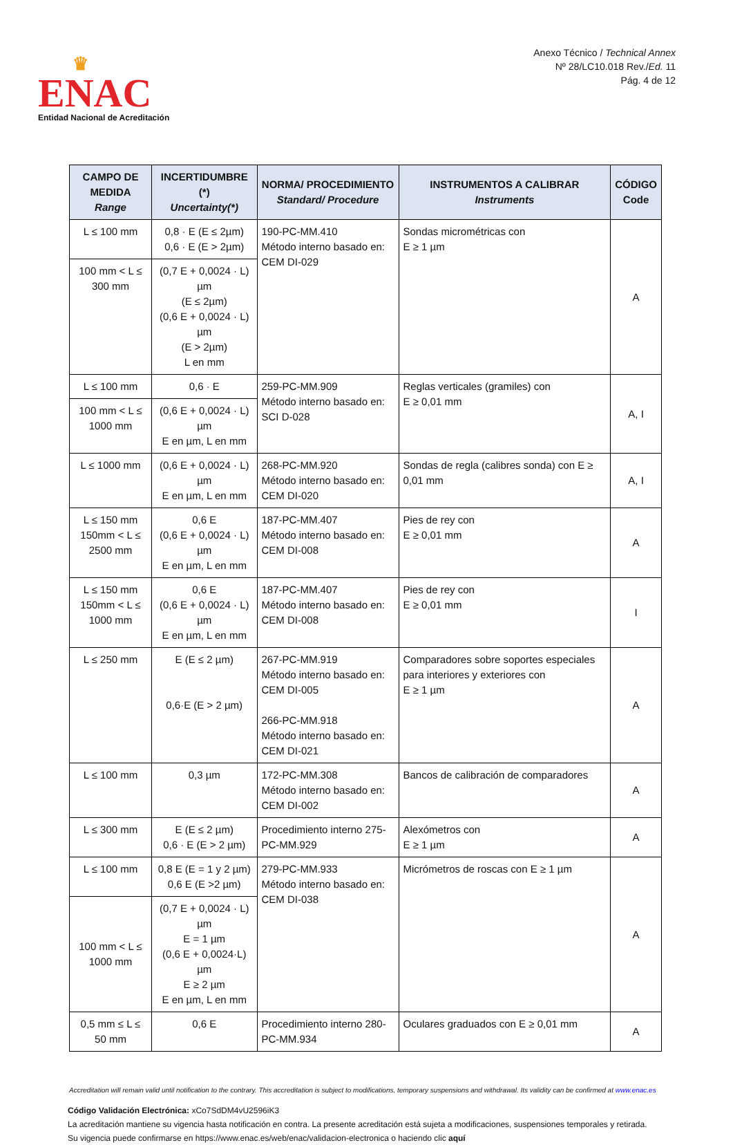♛
ENAC
Entidad Nacional de Acreditación
Anexo Técnico / Technical Annex
Nº 28/LC10.018 Rev./Ed. 11
Pág. 4 de 12
| CAMPO DE MEDIDA Range | INCERTIDUMBRE (*) Uncertainty(*) | NORMA/ PROCEDIMIENTO Standard/ Procedure | INSTRUMENTOS A CALIBRAR Instruments | CÓDIGO Code |
| --- | --- | --- | --- | --- |
| L ≤ 100 mm | 0,8 · E (E ≤ 2µm) 0,6 · E (E > 2µm) | 190-PC-MM.410 Método interno basado en: CEM DI-029 | Sondas micrométricas con E ≥ 1 µm | A |
| 100 mm < L ≤ 300 mm | (0,7 E + 0,0024 · L) µm (E ≤ 2µm) (0,6 E + 0,0024 · L) µm (E > 2µm) L en mm | | | |
| L ≤ 100 mm | 0,6 · E | 259-PC-MM.909 Método interno basado en: SCI D-028 | Reglas verticales (gramiles) con E ≥ 0,01 mm | A, I |
| 100 mm < L ≤ 1000 mm | (0,6 E + 0,0024 · L) µm E en µm, L en mm | | | |
| L ≤ 1000 mm | (0,6 E + 0,0024 · L) µm E en µm, L en mm | 268-PC-MM.920 Método interno basado en: CEM DI-020 | Sondas de regla (calibres sonda) con E ≥ 0,01 mm | A, I |
| L ≤ 150 mm 150mm < L ≤ 2500 mm | 0,6 E (0,6 E + 0,0024 · L) µm E en µm, L en mm | 187-PC-MM.407 Método interno basado en: CEM DI-008 | Pies de rey con E ≥ 0,01 mm | A |
| L ≤ 150 mm 150mm < L ≤ 1000 mm | 0,6 E (0,6 E + 0,0024 · L) µm E en µm, L en mm | 187-PC-MM.407 Método interno basado en: CEM DI-008 | Pies de rey con E ≥ 0,01 mm | I |
| L ≤ 250 mm | E (E ≤ 2 µm) 0,6·E (E > 2 µm) | 267-PC-MM.919 Método interno basado en: CEM DI-005 266-PC-MM.918 Método interno basado en: CEM DI-021 | Comparadores sobre soportes especiales para interiores y exteriores con E ≥ 1 µm | A |
| L ≤ 100 mm | 0,3 µm | 172-PC-MM.308 Método interno basado en: CEM DI-002 | Bancos de calibración de comparadores | A |
| L ≤ 300 mm | E (E ≤ 2 µm) 0,6 · E (E > 2 µm) | Procedimiento interno 275-PC-MM.929 | Alexómetros con E ≥ 1 µm | A |
| L ≤ 100 mm | 0,8 E (E = 1 y 2 µm) 0,6 E (E >2 µm) | 279-PC-MM.933 Método interno basado en: CEM DI-038 | Micrómetros de roscas con E ≥ 1 µm | A |
| 100 mm < L ≤ 1000 mm | (0,7 E + 0,0024 · L) µm E = 1 µm (0,6 E + 0,0024·L) µm E ≥ 2 µm E en µm, L en mm | | | |
| 0,5 mm ≤ L ≤ 50 mm | 0,6 E | Procedimiento interno 280-PC-MM.934 | Oculares graduados con E ≥ 0,01 mm | A |
Accreditation will remain valid until notification to the contrary. This accreditation is subject to modifications, temporary suspensions and withdrawal. Its validity can be confirmed at www.enac.es
Código Validación Electrónica: xCo7SdDM4vU2596iK3
La acreditación mantiene su vigencia hasta notificación en contra. La presente acreditación está sujeta a modificaciones, suspensiones temporales y retirada.
Su vigencia puede confirmarse en https://www.enac.es/web/enac/validacion-electronica o haciendo clic aquí